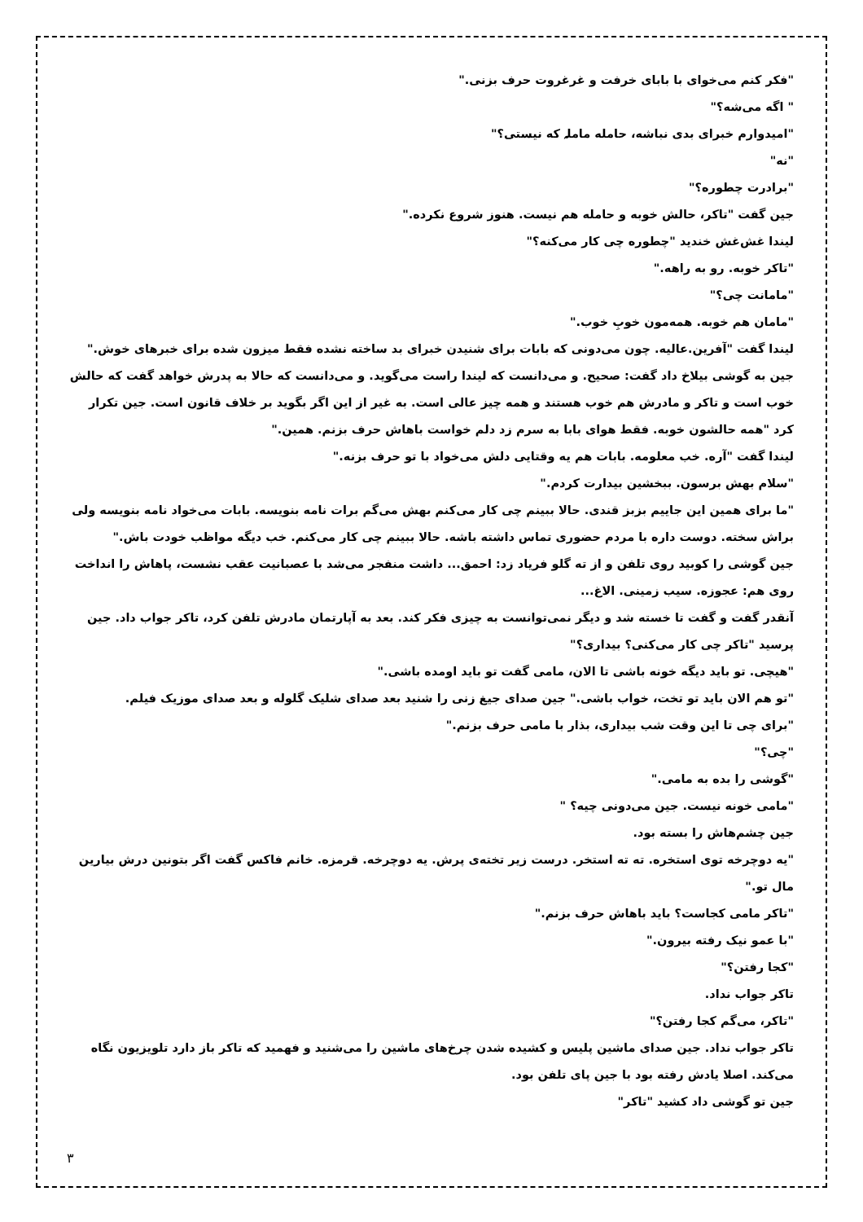"فکر کنم می‌خوای با بابای خرفت و غرغروت حرف بزنی."
" اگه می‌شه؟"
"امیدوارم خبرای بدی نباشه، حامله ماملہ که نیستی؟"
"نه"
"برادرت چطوره؟"
جین گفت "تاکر، حالش خوبه و حامله هم نیست. هنوز شروع نکرده."
لیندا غش‌غش خندید "چطوره چی کار می‌کنه؟"
"تاکر خوبه. رو به راهه."
"مامانت چی؟"
"مامان هم خوبه. همه‌مون خوبِ خوب."
لیندا گفت "آفرین.عالیه. چون می‌دونی که بابات برای شنیدن خبرای بد ساخته نشده فقط میزون شده برای خبرهای خوش." جین به گوشی بیلاخ داد گفت: صحیح. و می‌دانست که لیندا راست می‌گوید. و می‌دانست که حالا به پدرش خواهد گفت که حالش خوب است و تاکر و مادرش هم خوب هستند و همه چیز عالی است. به غیر از این اگر بگوید بر خلاف قانون است. جین تکرار کرد "همه حالشون خوبه. فقط هوای بابا به سرم زد دلم خواست باهاش حرف بزنم. همین."
لیندا گفت "آره. خب معلومه. بابات هم یه وقتایی دلش می‌خواد با تو حرف بزنه."
"سلام بهش برسون. ببخشین بیدارت کردم."
"ما برای همین این جاییم بزبز قندی. حالا ببینم چی کار می‌کنم بهش می‌گم برات نامه بنویسه. بابات می‌خواد نامه بنویسه ولی براش سخته. دوست داره با مردم حضوری تماس داشته باشه. حالا ببینم چی کار می‌کنم. خب دیگه مواظب خودت باش."
جین گوشی را کوبید روی تلفن و از ته گلو فریاد زد: احمق... داشت منفجر می‌شد با عصبانیت عقب نشست، پاهاش را انداخت روی هم: عجوزه. سیب زمینی. الاغ...
آنقدر گفت و گفت تا خسته شد و دیگر نمی‌توانست به چیزی فکر کند. بعد به آپارتمان مادرش تلفن کرد، تاکر جواب داد. جین پرسید "تاکر چی کار می‌کنی؟ بیداری؟"
"هیچی. تو باید دیگه خونه باشی تا الان، مامی گفت تو باید اومده باشی."
"تو هم الان باید تو تخت، خواب باشی." جین صدای جیغ زنی را شنید بعد صدای شلیک گلوله و بعد صدای موزیک فیلم.
"برای چی تا این وقت شب بیداری، بذار با مامی حرف بزنم."
"چی؟"
"گوشی را بده به مامی."
"مامی خونه نیست. جین می‌دونی چیه؟ "
جین چشم‌هاش را بسته بود.
"یه دوچرخه توی استخره. ته ته استخر. درست زیر تخته‌ی پرش. یه دوچرخه. قرمزه. خانم فاکس گفت اگر بتونین درش بیارین مال تو."
"تاکر مامی کجاست؟ باید باهاش حرف بزنم."
"با عمو نیک رفته بیرون."
"کجا رفتن؟"
تاکر جواب نداد.
"تاکر، می‌گم کجا رفتن؟"
تاکر جواب نداد. جین صدای ماشین پلیس و کشیده شدن چرخ‌های ماشین را می‌شنید و فهمید که تاکر باز دارد تلویزیون نگاه می‌کند. اصلا یادش رفته بود با جین پای تلفن بود.
جین تو گوشی داد کشید "تاکر"
٣